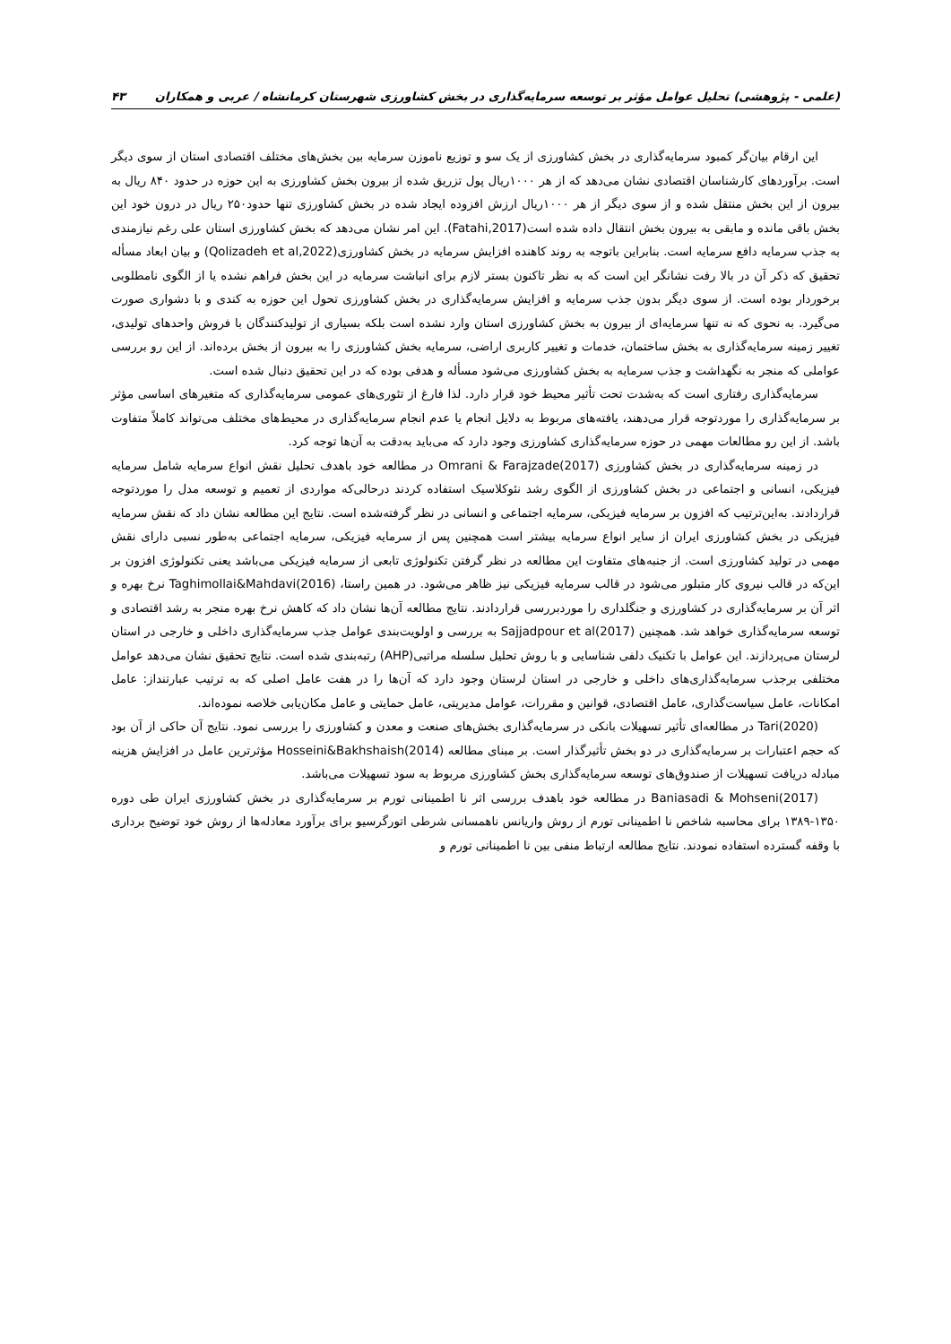(علمی - پژوهشی) تحلیل عوامل مؤثر بر توسعه سرمایه‌گذاری در بخش کشاورزی شهرستان کرمانشاه / عربی و همکاران ۴۳
این ارقام بیان‌گر کمبود سرمایه‌گذاری در بخش کشاورزی از یک سو و توزیع ناموزن سرمایه بین بخش‌های مختلف اقتصادی استان از سوی دیگر است. برآوردهای کارشناسان اقتصادی نشان می‌دهد که از هر ۱۰۰۰ریال پول تزریق شده از بیرون بخش کشاورزی به این حوزه در حدود ۸۴۰ ریال به بیرون از این بخش منتقل شده و از سوی دیگر از هر ۱۰۰۰ریال ارزش افزوده ایجاد شده در بخش کشاورزی تنها حدود۲۵۰ ریال در درون خود این بخش باقی مانده و مابقی به بیرون بخش انتقال داده شده است(Fatahi,2017). این امر نشان می‌دهد که بخش کشاورزی استان علی رغم نیازمندی به جذب سرمایه دافع سرمایه است. بنابراین باتوجه به روند کاهنده افزایش سرمایه در بخش کشاورزی(Qolizadeh et al,2022) و بیان ابعاد مسأله تحقیق که ذکر آن در بالا رفت نشانگر این است که به نظر تاکنون بستر لازم برای انباشت سرمایه در این بخش فراهم نشده یا از الگوی نامطلوبی برخوردار بوده است. از سوی دیگر بدون جذب سرمایه و افزایش سرمایه‌گذاری در بخش کشاورزی تحول این حوزه به کندی و با دشواری صورت می‌گیرد. به نحوی که نه تنها سرمایه‌ای از بیرون به بخش کشاورزی استان وارد نشده است بلکه بسیاری از تولیدکنندگان با فروش واحدهای تولیدی، تغییر زمینه سرمایه‌گذاری به بخش ساختمان، خدمات و تغییر کاربری اراضی، سرمایه بخش کشاورزی را به بیرون از بخش برده‌اند. از این رو بررسی عواملی که منجر به نگهداشت و جذب سرمایه به بخش کشاورزی می‌شود مسأله و هدفی بوده که در این تحقیق دنبال شده است.
سرمایه‌گذاری رفتاری است که به‌شدت تحت تأثیر محیط خود قرار دارد. لذا فارغ از تئوری‌های عمومی سرمایه‌گذاری که متغیرهای اساسی مؤثر بر سرمایه‌گذاری را موردتوجه قرار می‌دهند، یافته‌های مربوط به دلایل انجام یا عدم انجام سرمایه‌گذاری در محیط‌های مختلف می‌تواند کاملاً متفاوت باشد. از این رو مطالعات مهمی در حوزه سرمایه‌گذاری کشاورزی وجود دارد که می‌باید به‌دقت به آن‌ها توجه کرد.
در زمینه سرمایه‌گذاری در بخش کشاورزی Omrani & Farajzade(2017) در مطالعه خود باهدف تحلیل نقش انواع سرمایه شامل سرمایه فیزیکی، انسانی و اجتماعی در بخش کشاورزی از الگوی رشد نئوکلاسیک استفاده کردند درحالی‌که مواردی از تعمیم و توسعه مدل را موردتوجه قراردادند. به‌این‌ترتیب که افزون بر سرمایه فیزیکی، سرمایه اجتماعی و انسانی در نظر گرفته‌شده است. نتایج این مطالعه نشان داد که نقش سرمایه فیزیکی در بخش کشاورزی ایران از سایر انواع سرمایه بیشتر است همچنین پس از سرمایه فیزیکی، سرمایه اجتماعی به‌طور نسبی دارای نقش مهمی در تولید کشاورزی است. از جنبه‌های متفاوت این مطالعه در نظر گرفتن تکنولوژی تابعی از سرمایه فیزیکی می‌باشد یعنی تکنولوژی افزون بر این‌که در قالب نیروی کار متبلور می‌شود در قالب سرمایه فیزیکی نیز ظاهر می‌شود. در همین راستا، Taghimollai&Mahdavi(2016) نرخ بهره و اثر آن بر سرمایه‌گذاری در کشاورزی و جنگلداری را موردبررسی قراردادند. نتایج مطالعه آن‌ها نشان داد که کاهش نرخ بهره منجر به رشد اقتصادی و توسعه سرمایه‌گذاری خواهد شد. همچنین Sajjadpour et al(2017) به بررسی و اولویت‌بندی عوامل جذب سرمایه‌گذاری داخلی و خارجی در استان لرستان می‌پردازند. این عوامل با تکنیک دلفی شناسایی و با روش تحلیل سلسله مراتبی(AHP) رتبه‌بندی شده است. نتایج تحقیق نشان می‌دهد عوامل مختلفی برجذب سرمایه‌گذاری‌های داخلی و خارجی در استان لرستان وجود دارد که آن‌ها را در هفت عامل اصلی که به ترتیب عبارتنداز: عامل امکانات، عامل سیاست‌گذاری، عامل اقتصادی، قوانین و مقررات، عوامل مدیریتی، عامل حمایتی و عامل مکان‌یابی خلاصه نموده‌اند.
Tari(2020) در مطالعه‌ای تأثیر تسهیلات بانکی در سرمایه‌گذاری بخش‌های صنعت و معدن و کشاورزی را بررسی نمود. نتایج آن حاکی از آن بود که حجم اعتبارات بر سرمایه‌گذاری در دو بخش تأثیرگذار است. بر مبنای مطالعه Hosseini&Bakhshaish(2014) مؤثرترین عامل در افزایش هزینه مبادله دریافت تسهیلات از صندوق‌های توسعه سرمایه‌گذاری بخش کشاورزی مربوط به سود تسهیلات می‌باشد.
Baniasadi & Mohseni(2017) در مطالعه خود باهدف بررسی اثر نا اطمینانی تورم بر سرمایه‌گذاری در بخش کشاورزی ایران طی دوره ۱۳۵۰-۱۳۸۹ برای محاسبه شاخص نا اطمینانی تورم از روش واریانس ناهمسانی شرطی اتورگرسیو برای برآورد معادله‌ها از روش خود توضیح برداری با وقفه گسترده استفاده نمودند. نتایج مطالعه ارتباط منفی بین نا اطمینانی تورم و